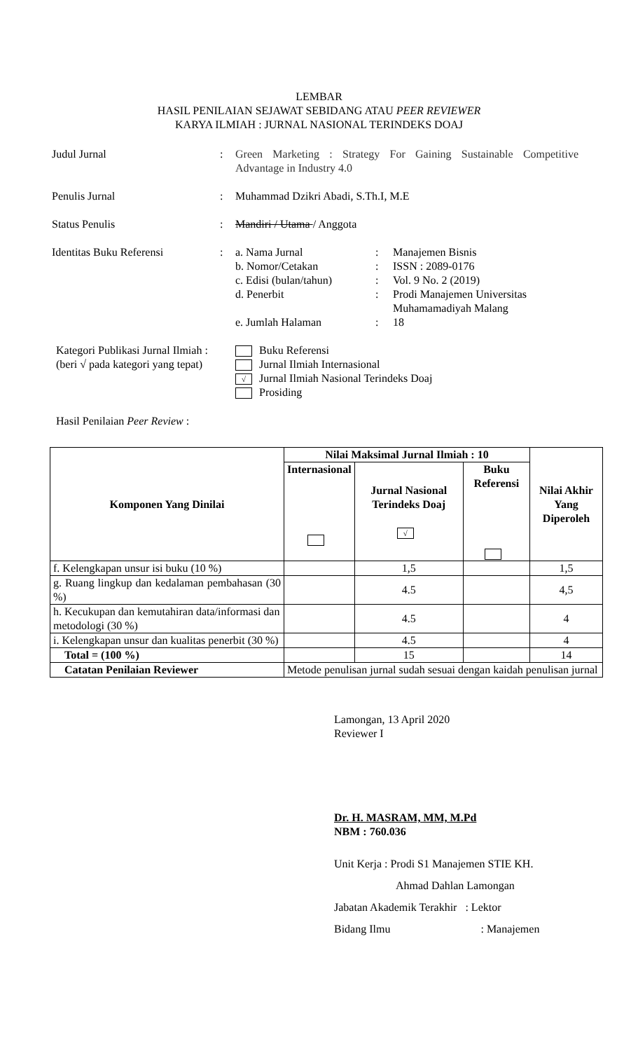LEMBAR
HASIL PENILAIAN SEJAWAT SEBIDANG ATAU PEER REVIEWER
KARYA ILMIAH : JURNAL NASIONAL TERINDEKS DOAJ
Judul Jurnal : Green Marketing : Strategy For Gaining Sustainable Competitive Advantage in Industry 4.0
Penulis Jurnal : Muhammad Dzikri Abadi, S.Th.I, M.E
Status Penulis : Mandiri / Utama / Anggota
Identitas Buku Referensi : a. Nama Jurnal: Manajemen Bisnis b. Nomor/Cetakan: ISSN : 2089-0176 c. Edisi (bulan/tahun): Vol. 9 No. 2 (2019) d. Penerbit: Prodi Manajemen Universitas Muhamamadiyah Malang e. Jumlah Halaman: 18
Kategori Publikasi Jurnal Ilmiah :
(beri √ pada kategori yang tepat)
Buku Referensi
Jurnal Ilmiah Internasional
√ Jurnal Ilmiah Nasional Terindeks Doaj
Prosiding
Hasil Penilaian Peer Review :
| Komponen Yang Dinilai | Nilai Maksimal Jurnal Ilmiah : 10 | | | Nilai Akhir Yang Diperoleh |
| --- | --- | --- | --- | --- |
| | Internasional | Jurnal Nasional Terindeks Doaj √ | Buku Referensi | |
| f. Kelengkapan unsur isi buku (10 %) | | 1,5 | | 1,5 |
| g. Ruang lingkup dan kedalaman pembahasan (30 %) | | 4.5 | | 4,5 |
| h. Kecukupan dan kemutahiran data/informasi dan metodologi (30 %) | | 4.5 | | 4 |
| i. Kelengkapan unsur dan kualitas penerbit (30 %) | | 4.5 | | 4 |
| Total = (100 %) | | 15 | | 14 |
| Catatan Penilaian Reviewer | Metode penulisan jurnal sudah sesuai dengan kaidah penulisan jurnal | | | |
Lamongan, 13 April 2020
Reviewer I
Dr. H. MASRAM, MM, M.Pd
NBM : 760.036
Unit Kerja : Prodi S1 Manajemen STIE KH.
Ahmad Dahlan Lamongan
Jabatan Akademik Terakhir : Lektor
Bidang Ilmu : Manajemen